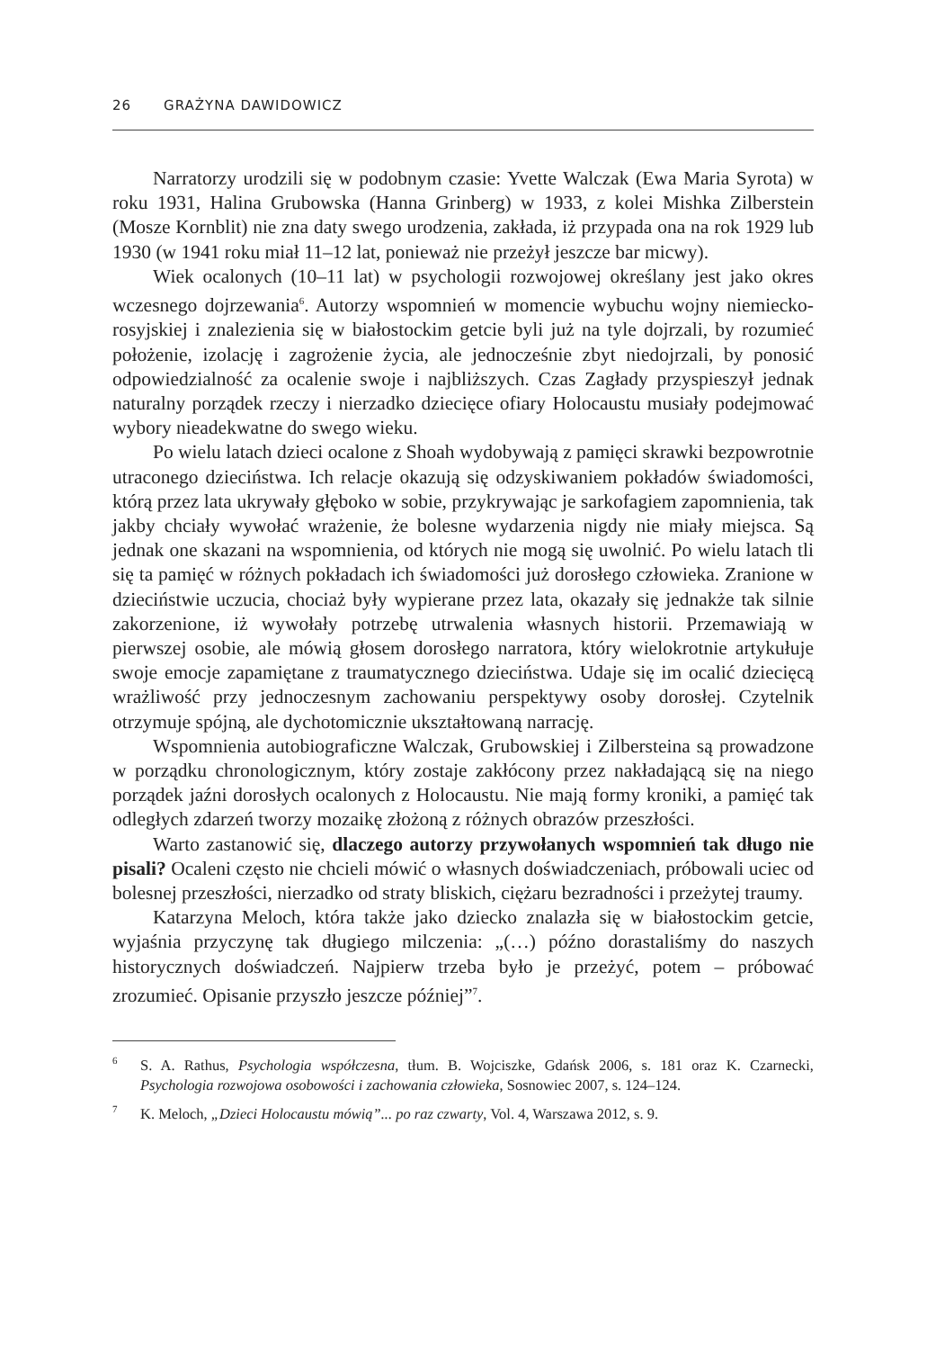26 GRAŻYNA DAWIDOWICZ
Narratorzy urodzili się w podobnym czasie: Yvette Walczak (Ewa Maria Sy­rota) w roku 1931, Halina Grubowska (Hanna Grinberg) w 1933, z kolei Mishka Zilberstein (Mosze Kornblit) nie zna daty swego urodzenia, zakłada, iż przypada ona na rok 1929 lub 1930 (w 1941 roku miał 11–12 lat, ponieważ nie przeżył jeszcze bar micwy).
Wiek ocalonych (10–11 lat) w psychologii rozwojowej określany jest jako okres wczesnego dojrzewania<sup>6</sup>. Autorzy wspomnień w momencie wybuchu woj­ny niemiecko-rosyjskiej i znalezienia się w białostockim getcie byli już na tyle dojrzali, by rozumieć położenie, izolację i zagrożenie życia, ale jednocześnie zbyt niedojrzali, by ponosić odpowiedzialność za ocalenie swoje i najbliższych. Czas Zagłady przyspieszył jednak naturalny porządek rzeczy i nierzadko dziecięce ofiary Holocaustu musiały podejmować wybory nieadekwatne do swego wieku.
Po wielu latach dzieci ocalone z Shoah wydobywają z pamięci skrawki bez­powrotnie utraconego dzieciństwa. Ich relacje okazują się odzyskiwaniem pokła­dów świadomości, którą przez lata ukrywały głęboko w sobie, przykrywając je sarkofagiem zapomnienia, tak jakby chciały wywołać wrażenie, że bolesne wy­darzenia nigdy nie miały miejsca. Są jednak one skazani na wspomnienia, od któ­rych nie mogą się uwolnić. Po wielu latach tli się ta pamięć w różnych pokładach ich świadomości już dorosłego człowieka. Zranione w dzieciństwie uczucia, cho­ciaż były wypierane przez lata, okazały się jednakże tak silnie zakorzenione, iż wywołały potrzebę utrwalenia własnych historii. Przemawiają w pierwszej oso­bie, ale mówią głosem dorosłego narratora, który wielokrotnie artykułuje swoje emocje zapamiętane z traumatycznego dzieciństwa. Udaje się im ocalić dziecięcą wrażliwość przy jednoczesnym zachowaniu perspektywy osoby dorosłej. Czytel­nik otrzymuje spójną, ale dychotomicznie ukształtowaną narrację.
Wspomnienia autobiograficzne Walczak, Grubowskiej i Zilbersteina są pro­wadzone w porządku chronologicznym, który zostaje zakłócony przez nakładają­cą się na niego porządek jaźni dorosłych ocalonych z Holocaustu. Nie mają for­my kroniki, a pamięć tak odległych zdarzeń tworzy mozaikę złożoną z różnych obrazów przeszłości.
Warto zastanowić się, dlaczego autorzy przywołanych wspomnień tak długo nie pisali? Ocaleni często nie chcieli mówić o własnych doświadczeniach, próbowali uciec od bolesnej przeszłości, nierzadko od straty bliskich, ciężaru bezradności i przeżytej traumy.
Katarzyna Meloch, która także jako dziecko znalazła się w białostockim get­cie, wyjaśnia przyczynę tak długiego milczenia: „(…) późno dorastaliśmy do naszych historycznych doświadczeń. Najpierw trzeba było je przeżyć, potem – próbować zrozumieć. Opisanie przyszło jeszcze później”<sup>7</sup>.
<sup>6</sup> S. A. Rathus, Psychologia współczesna, tłum. B. Wojciszke, Gdańsk 2006, s. 181 oraz K. Czar­necki, Psychologia rozwojowa osobowości i zachowania człowieka, Sosnowiec 2007, s. 124–124.
<sup>7</sup> K. Meloch, „Dzieci Holocaustu mówią”... po raz czwarty, Vol. 4, Warszawa 2012, s. 9.